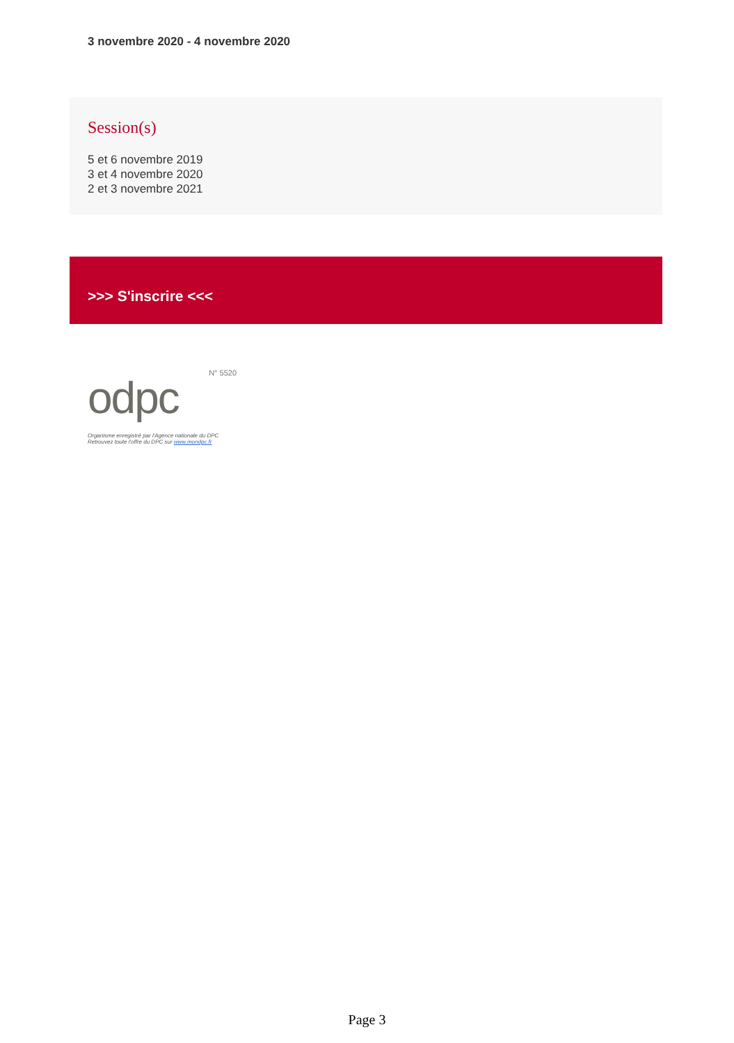3 novembre 2020 - 4 novembre 2020
Session(s)
5 et 6 novembre 2019
3 et 4 novembre 2020
2 et 3 novembre 2021
>>> S'inscrire <<<
N° 5520
odpc
Organisme enregistré par l'Agence nationale du DPC
Retrouvez toute l'offre du DPC sur www.mondpc.fr
Page 3